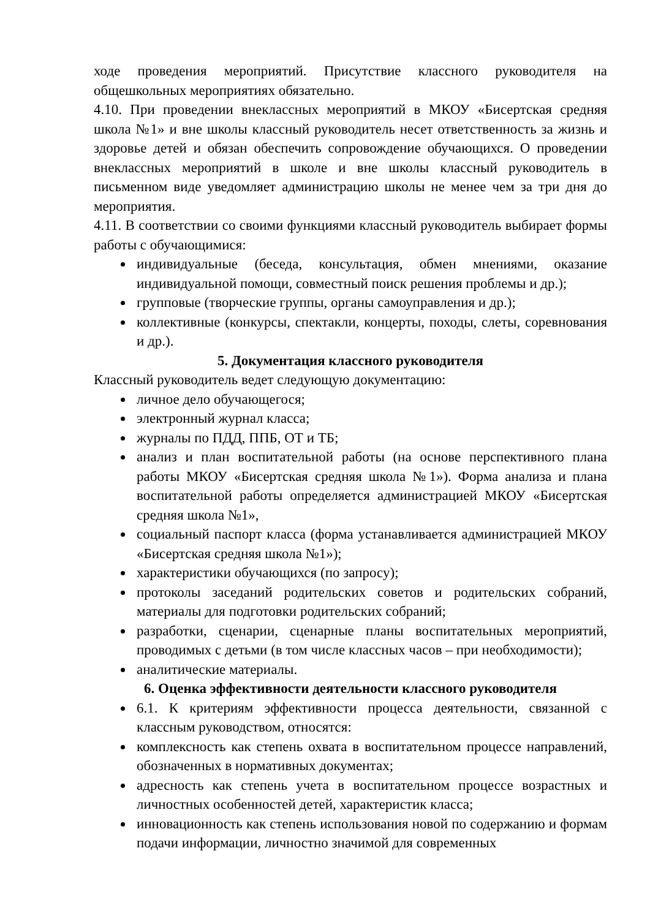ходе проведения мероприятий. Присутствие классного руководителя на общешкольных мероприятиях обязательно.
4.10. При проведении внеклассных мероприятий в МКОУ «Бисертская средняя школа №1» и вне школы классный руководитель несет ответственность за жизнь и здоровье детей и обязан обеспечить сопровождение обучающихся. О проведении внеклассных мероприятий в школе и вне школы классный руководитель в письменном виде уведомляет администрацию школы не менее чем за три дня до мероприятия.
4.11. В соответствии со своими функциями классный руководитель выбирает формы работы с обучающимися:
индивидуальные (беседа, консультация, обмен мнениями, оказание индивидуальной помощи, совместный поиск решения проблемы и др.);
групповые (творческие группы, органы самоуправления и др.);
коллективные (конкурсы, спектакли, концерты, походы, слеты, соревнования и др.).
5. Документация классного руководителя
Классный руководитель ведет следующую документацию:
личное дело обучающегося;
электронный журнал класса;
журналы по ПДД, ППБ, ОТ и ТБ;
анализ и план воспитательной работы (на основе перспективного плана работы МКОУ «Бисертская средняя школа №1»). Форма анализа и плана воспитательной работы определяется администрацией МКОУ «Бисертская средняя школа №1»,
социальный паспорт класса (форма устанавливается администрацией МКОУ «Бисертская средняя школа №1»);
характеристики обучающихся (по запросу);
протоколы заседаний родительских советов и родительских собраний, материалы для подготовки родительских собраний;
разработки, сценарии, сценарные планы воспитательных мероприятий, проводимых с детьми (в том числе классных часов – при необходимости);
аналитические материалы.
6. Оценка эффективности деятельности классного руководителя
6.1. К критериям эффективности процесса деятельности, связанной с классным руководством, относятся:
комплексность как степень охвата в воспитательном процессе направлений, обозначенных в нормативных документах;
адресность как степень учета в воспитательном процессе возрастных и личностных особенностей детей, характеристик класса;
инновационность как степень использования новой по содержанию и формам подачи информации, личностно значимой для современных